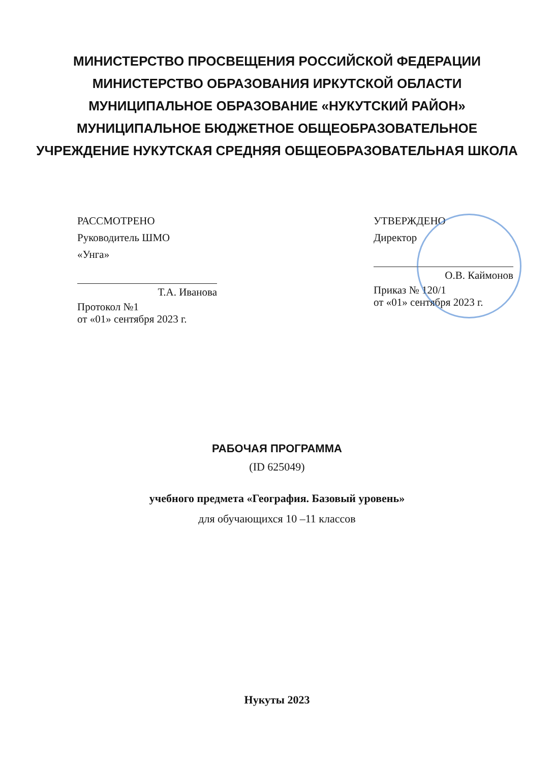МИНИСТЕРСТВО ПРОСВЕЩЕНИЯ РОССИЙСКОЙ ФЕДЕРАЦИИ
МИНИСТЕРСТВО ОБРАЗОВАНИЯ ИРКУТСКОЙ ОБЛАСТИ
МУНИЦИПАЛЬНОЕ ОБРАЗОВАНИЕ «НУКУТСКИЙ РАЙОН»
МУНИЦИПАЛЬНОЕ БЮДЖЕТНОЕ ОБЩЕОБРАЗОВАТЕЛЬНОЕ
УЧРЕЖДЕНИЕ НУКУТСКАЯ СРЕДНЯЯ ОБЩЕОБРАЗОВАТЕЛЬНАЯ ШКОЛА
РАССМОТРЕНО
Руководитель ШМО
«Унга»
Т.А. Иванова
Протокол №1
от «01» сентября 2023 г.
УТВЕРЖДЕНО
Директор
О.В. Каймонов
Приказ № 120/1
от «01» сентября 2023 г.
РАБОЧАЯ ПРОГРАММА
(ID 625049)
учебного предмета «География. Базовый уровень»
для обучающихся 10 –11 классов
Нукуты 2023